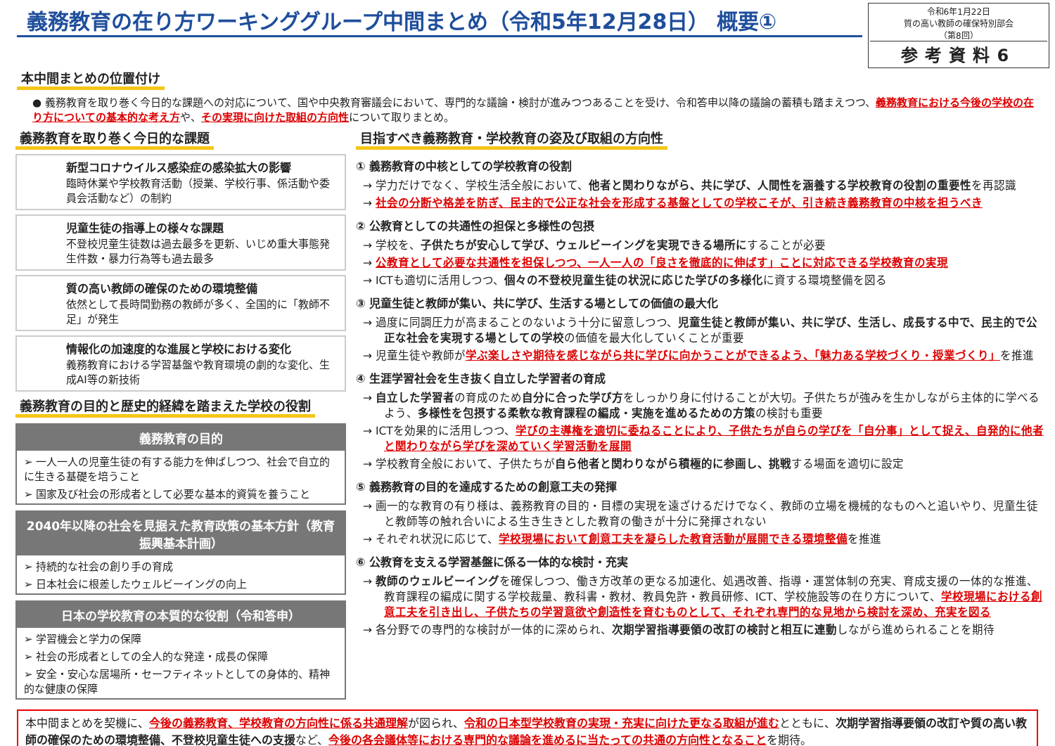義務教育の在り方ワーキンググループ中間まとめ（令和5年12月28日） 概要①
令和6年1月22日
質の高い教師の確保特別部会
（第8回）
参考資料6
本中間まとめの位置付け
● 義務教育を取り巻く今日的な課題への対応について、国や中央教育審議会において、専門的な議論・検討が進みつつあることを受け、令和答申以降の議論の蓄積も踏まえつつ、義務教育における今後の学校の在り方についての基本的な考え方や、その実現に向けた取組の方向性について取りまとめ。
義務教育を取り巻く今日的な課題
新型コロナウイルス感染症の感染拡大の影響
臨時休業や学校教育活動（授業、学校行事、係活動や委員会活動など）の制約
児童生徒の指導上の様々な課題
不登校児童生徒数は過去最多を更新、いじめ重大事態発生件数・暴力行為等も過去最多
質の高い教師の確保のための環境整備
依然として長時間勤務の教師が多く、全国的に「教師不足」が発生
情報化の加速度的な進展と学校における変化
義務教育における学習基盤や教育環境の劇的な変化、生成AI等の新技術
義務教育の目的と歴史的経緯を踏まえた学校の役割
義務教育の目的
➢ 一人一人の児童生徒の有する能力を伸ばしつつ、社会で自立的に生きる基礎を培うこと
➢ 国家及び社会の形成者として必要な基本的資質を養うこと
2040年以降の社会を見据えた教育政策の基本方針（教育振興基本計画）
➢ 持続的な社会の創り手の育成
➢ 日本社会に根差したウェルビーイングの向上
日本の学校教育の本質的な役割（令和答申）
➢ 学習機会と学力の保障
➢ 社会の形成者としての全人的な発達・成長の保障
➢ 安全・安心な居場所・セーフティネットとしての身体的、精神的な健康の保障
目指すべき義務教育・学校教育の姿及び取組の方向性
① 義務教育の中核としての学校教育の役割
→ 学力だけでなく、学校生活全般において、他者と関わりながら、共に学び、人間性を涵養する学校教育の役割の重要性を再認識
→ 社会の分断や格差を防ぎ、民主的で公正な社会を形成する基盤としての学校こそが、引き続き義務教育の中核を担うべき
② 公教育としての共通性の担保と多様性の包摂
→ 学校を、子供たちが安心して学び、ウェルビーイングを実現できる場所にすることが必要
→ 公教育として必要な共通性を担保しつつ、一人一人の「良さを徹底的に伸ばす」ことに対応できる学校教育の実現
→ ICTも適切に活用しつつ、個々の不登校児童生徒の状況に応じた学びの多様化に資する環境整備を図る
③ 児童生徒と教師が集い、共に学び、生活する場としての価値の最大化
→ 過度に同調圧力が高まることのないよう十分に留意しつつ、児童生徒と教師が集い、共に学び、生活し、成長する中で、民主的で公正な社会を実現する場としての学校の価値を最大化していくことが重要
→ 児童生徒や教師が学ぶ楽しさや期待を感じながら共に学びに向かうことができるよう、「魅力ある学校づくり・授業づくり」を推進
④ 生涯学習社会を生き抜く自立した学習者の育成
→ 自立した学習者の育成のため自分に合った学び方をしっかり身に付けることが大切。子供たちが強みを生かしながら主体的に学べるよう、多様性を包摂する柔軟な教育課程の編成・実施を進めるための方策の検討も重要
→ ICTを効果的に活用しつつ、学びの主導権を適切に委ねることにより、子供たちが自らの学びを「自分事」として捉え、自発的に他者と関わりながら学びを深めていく学習活動を展開
→ 学校教育全般において、子供たちが自ら他者と関わりながら積極的に参画し、挑戦する場面を適切に設定
⑤ 義務教育の目的を達成するための創意工夫の発揮
→ 画一的な教育の有り様は、義務教育の目的・目標の実現を遠ざけるだけでなく、教師の立場を機械的なものへと追いやり、児童生徒と教師等の触れ合いによる生き生きとした教育の働きが十分に発揮されない
→ それぞれ状況に応じて、学校現場において創意工夫を凝らした教育活動が展開できる環境整備を推進
⑥ 公教育を支える学習基盤に係る一体的な検討・充実
→ 教師のウェルビーイングを確保しつつ、働き方改革の更なる加速化、処遇改善、指導・運営体制の充実、育成支援の一体的な推進、教育課程の編成に関する学校裁量、教科書・教材、教員免許・教員研修、ICT、学校施設等の在り方について、学校現場における創意工夫を引き出し、子供たちの学習意欲や創造性を育むものとして、それぞれ専門的な見地から検討を深め、充実を図る
→ 各分野での専門的な検討が一体的に深められ、次期学習指導要領の改訂の検討と相互に連動しながら進められることを期待
本中間まとめを契機に、今後の義務教育、学校教育の方向性に係る共通理解が図られ、令和の日本型学校教育の実現・充実に向けた更なる取組が進むとともに、次期学習指導要領の改訂や質の高い教師の確保のための環境整備、不登校児童生徒への支援など、今後の各会議体等における専門的な議論を進めるに当たっての共通の方向性となることを期待。